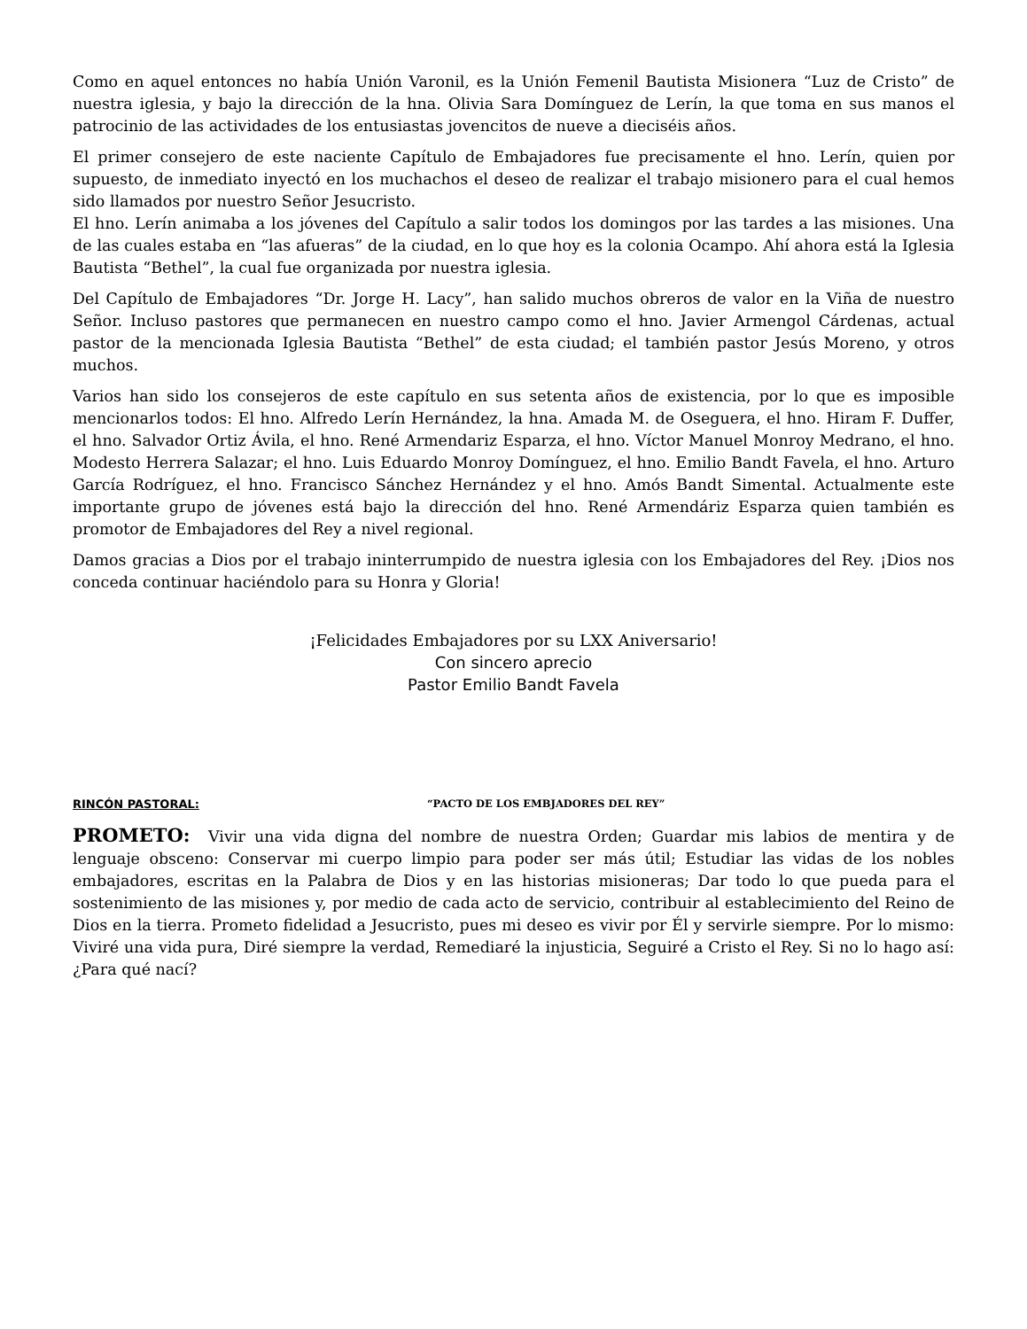Como en aquel entonces no había Unión Varonil, es la Unión Femenil Bautista Misionera “Luz de Cristo” de nuestra iglesia, y bajo la dirección de la hna. Olivia Sara Domínguez de Lerín, la que toma en sus manos el patrocinio de las actividades de los entusiastas jovencitos de nueve a dieciséis años.
El primer consejero de este naciente Capítulo de Embajadores fue precisamente el hno. Lerín, quien por supuesto, de inmediato inyectó en los muchachos el deseo de realizar el trabajo misionero para el cual hemos sido llamados por nuestro Señor Jesucristo.
El hno. Lerín animaba a los jóvenes del Capítulo a salir todos los domingos por las tardes a las misiones. Una de las cuales estaba en “las afueras” de la ciudad, en lo que hoy es la colonia Ocampo. Ahí ahora está la Iglesia Bautista “Bethel”, la cual fue organizada por nuestra iglesia.
Del Capítulo de Embajadores “Dr. Jorge H. Lacy”, han salido muchos obreros de valor en la Viña de nuestro Señor. Incluso pastores que permanecen en nuestro campo como el hno. Javier Armengol Cárdenas, actual pastor de la mencionada Iglesia Bautista “Bethel” de esta ciudad; el también pastor Jesús Moreno, y otros muchos.
Varios han sido los consejeros de este capítulo en sus setenta años de existencia, por lo que es imposible mencionarlos todos: El hno. Alfredo Lerín Hernández, la hna. Amada M. de Oseguera, el hno. Hiram F. Duffer, el hno. Salvador Ortiz Ávila, el hno. René Armendariz Esparza, el hno. Víctor Manuel Monroy Medrano, el hno. Modesto Herrera Salazar; el hno. Luis Eduardo Monroy Domínguez, el hno. Emilio Bandt Favela, el hno. Arturo García Rodríguez, el hno. Francisco Sánchez Hernández y el hno. Amós Bandt Simental. Actualmente este importante grupo de jóvenes está bajo la dirección del hno. René Armendáriz Esparza quien también es promotor de Embajadores del Rey a nivel regional.
Damos gracias a Dios por el trabajo ininterrumpido de nuestra iglesia con los Embajadores del Rey. ¡Dios nos conceda continuar haciéndolo para su Honra y Gloria!
¡Felicidades Embajadores por su LXX Aniversario!
Con sincero aprecio
Pastor Emilio Bandt Favela
RINCÓN PASTORAL: “PACTO DE LOS EMBJADORES DEL REY”
PROMETO: Vivir una vida digna del nombre de nuestra Orden; Guardar mis labios de mentira y de lenguaje obsceno: Conservar mi cuerpo limpio para poder ser más útil; Estudiar las vidas de los nobles embajadores, escritas en la Palabra de Dios y en las historias misioneras; Dar todo lo que pueda para el sostenimiento de las misiones y, por medio de cada acto de servicio, contribuir al establecimiento del Reino de Dios en la tierra. Prometo fidelidad a Jesucristo, pues mi deseo es vivir por Él y servirle siempre. Por lo mismo: Viviré una vida pura, Diré siempre la verdad, Remediaré la injusticia, Seguiré a Cristo el Rey. Si no lo hago así: ¿Para qué nací?